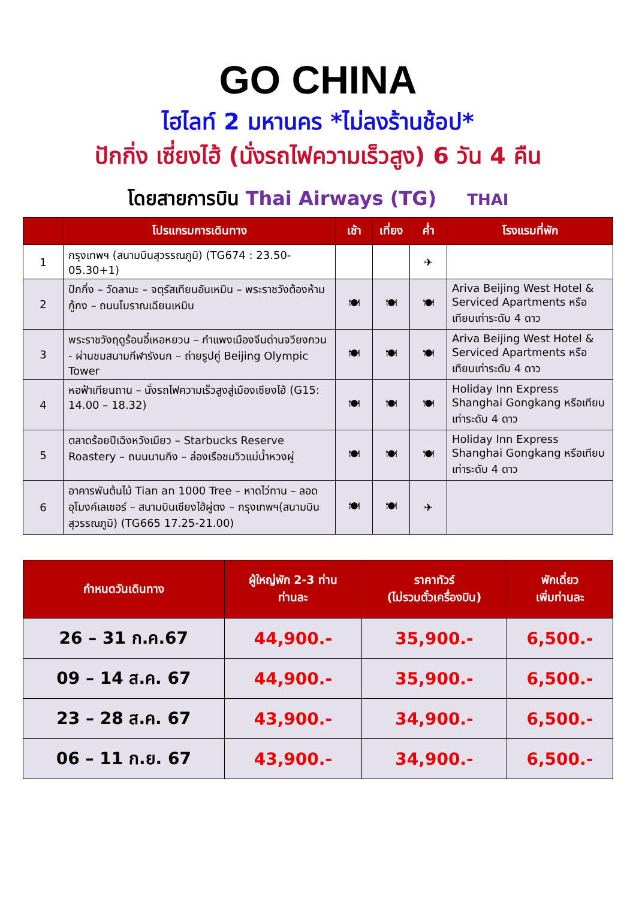GO CHINA
ไฮไลท์ 2 มหานคร *ไม่ลงร้านช้อป*
ปักกิ่ง เซี่ยงไฮ้ (นั่งรถไฟความเร็วสูง) 6 วัน 4 คืน
โดยสายการบิน Thai Airways (TG) THAI
| | โปรแกรมการเดินทาง | เช้า | เที่ยง | ค่ำ | โรงแรมที่พัก |
| --- | --- | --- | --- | --- | --- |
| 1 | กรุงเทพฯ (สนามบินสุวรรณภูมิ) (TG674 : 23.50-05.30+1) | | | ✈ | |
| 2 | ปักกิ่ง – วัดลามะ – จตุรัสเทียนอันเหมิน – พระราชวังต้องห้ามกู้กง – ถนนโบราณเฉียนเหมิน | 🍽 | 🍽 | 🍽 | Ariva Beijing West Hotel & Serviced Apartments หรือเทียบเท่าระดับ 4 ดาว |
| 3 | พระราชวังฤดูร้อนอี๋เหอหยวน – กำแพงเมืองจีนด่านจวียงกวน - ผ่านชมสนามกีฬารังนก – ถ่ายรูปคู่ Beijing Olympic Tower | 🍽 | 🍽 | 🍽 | Ariva Beijing West Hotel & Serviced Apartments หรือเทียบเท่าระดับ 4 ดาว |
| 4 | หอฟ้าเทียนถาน – นั่งรถไฟความเร็วสูงสู่เมืองเซียงไฮ้ (G15: 14.00 – 18.32) | 🍽 | 🍽 | 🍽 | Holiday Inn Express Shanghai Gongkang หรือเทียบเท่าระดับ 4 ดาว |
| 5 | ตลาดร้อยปีเฉิงหวังเมียว – Starbucks Reserve Roastery – ถนนนานกิง – ล่องเรือชมวิวแม่น้ำหวงผู่ | 🍽 | 🍽 | 🍽 | Holiday Inn Express Shanghai Gongkang หรือเทียบเท่าระดับ 4 ดาว |
| 6 | อาคารพันต้นไม้ Tian an 1000 Tree – หาดไว่ทาน – ลอดอุโมงค์เลเซอร์ – สนามบินเซียงไฮ้ผู่ตง – กรุงเทพฯ(สนามบินสุวรรณภูมิ) (TG665 17.25-21.00) | 🍽 | 🍽 | ✈ | |
| กำหนดวันเดินทาง | ผู้ใหญ่พัก 2-3 ท่าน ท่านละ | ราคาทัวร์ (ไม่รวมตั๋วเครื่องบิน) | พักเดี่ยว เพิ่มท่านละ |
| --- | --- | --- | --- |
| 26 – 31 ก.ค.67 | 44,900.- | 35,900.- | 6,500.- |
| 09 – 14 ส.ค. 67 | 44,900.- | 35,900.- | 6,500.- |
| 23 – 28 ส.ค. 67 | 43,900.- | 34,900.- | 6,500.- |
| 06 – 11 ก.ย. 67 | 43,900.- | 34,900.- | 6,500.- |